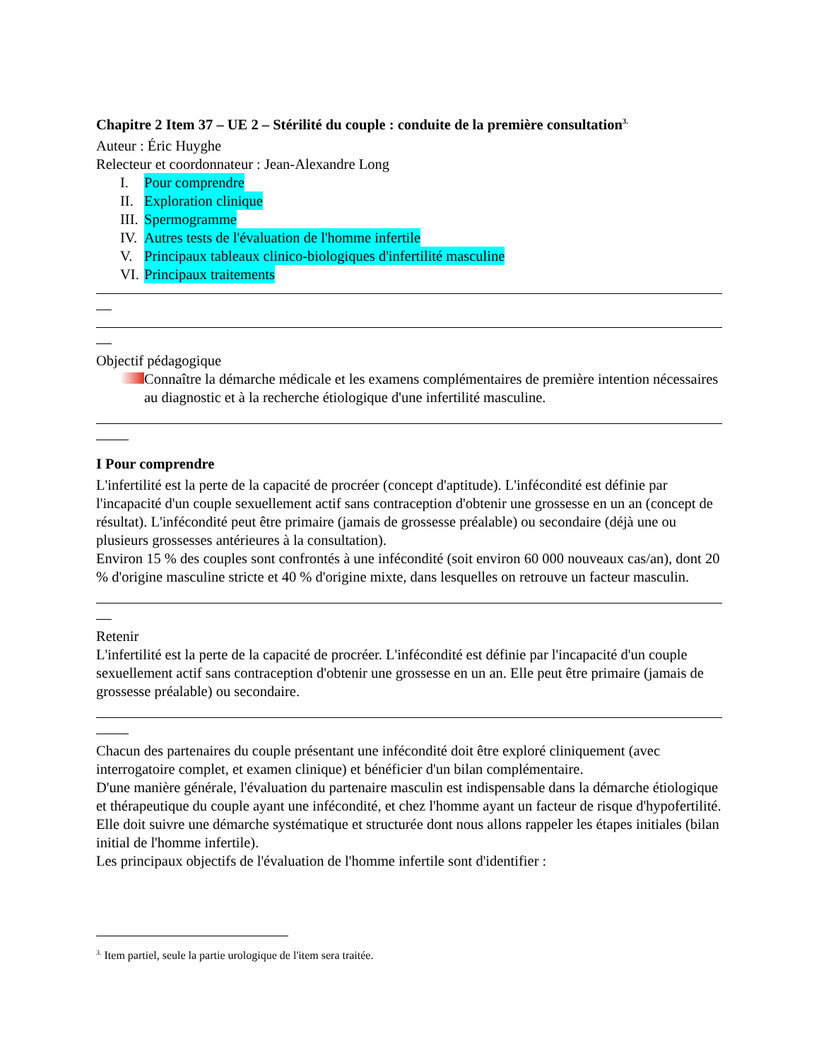Chapitre 2 Item 37 – UE 2 – Stérilité du couple : conduite de la première consultation<sup>3.</sup>
Auteur : Éric Huyghe
Relecteur et coordonnateur : Jean-Alexandre Long
I. Pour comprendre
II. Exploration clinique
III. Spermogramme
IV. Autres tests de l'évaluation de l'homme infertile
V. Principaux tableaux clinico-biologiques d'infertilité masculine
VI. Principaux traitements
Objectif pédagogique
Connaître la démarche médicale et les examens complémentaires de première intention nécessaires au diagnostic et à la recherche étiologique d'une infertilité masculine.
I Pour comprendre
L'infertilité est la perte de la capacité de procréer (concept d'aptitude). L'infécondité est définie par l'incapacité d'un couple sexuellement actif sans contraception d'obtenir une grossesse en un an (concept de résultat). L'infécondité peut être primaire (jamais de grossesse préalable) ou secondaire (déjà une ou plusieurs grossesses antérieures à la consultation).
Environ 15 % des couples sont confrontés à une infécondité (soit environ 60 000 nouveaux cas/an), dont 20 % d'origine masculine stricte et 40 % d'origine mixte, dans lesquelles on retrouve un facteur masculin.
Retenir
L'infertilité est la perte de la capacité de procréer. L'infécondité est définie par l'incapacité d'un couple sexuellement actif sans contraception d'obtenir une grossesse en un an. Elle peut être primaire (jamais de grossesse préalable) ou secondaire.
Chacun des partenaires du couple présentant une infécondité doit être exploré cliniquement (avec interrogatoire complet, et examen clinique) et bénéficier d'un bilan complémentaire.
D'une manière générale, l'évaluation du partenaire masculin est indispensable dans la démarche étiologique et thérapeutique du couple ayant une infécondité, et chez l'homme ayant un facteur de risque d'hypofertilité. Elle doit suivre une démarche systématique et structurée dont nous allons rappeler les étapes initiales (bilan initial de l'homme infertile).
Les principaux objectifs de l'évaluation de l'homme infertile sont d'identifier :
<sup>3.</sup> Item partiel, seule la partie urologique de l'item sera traitée.